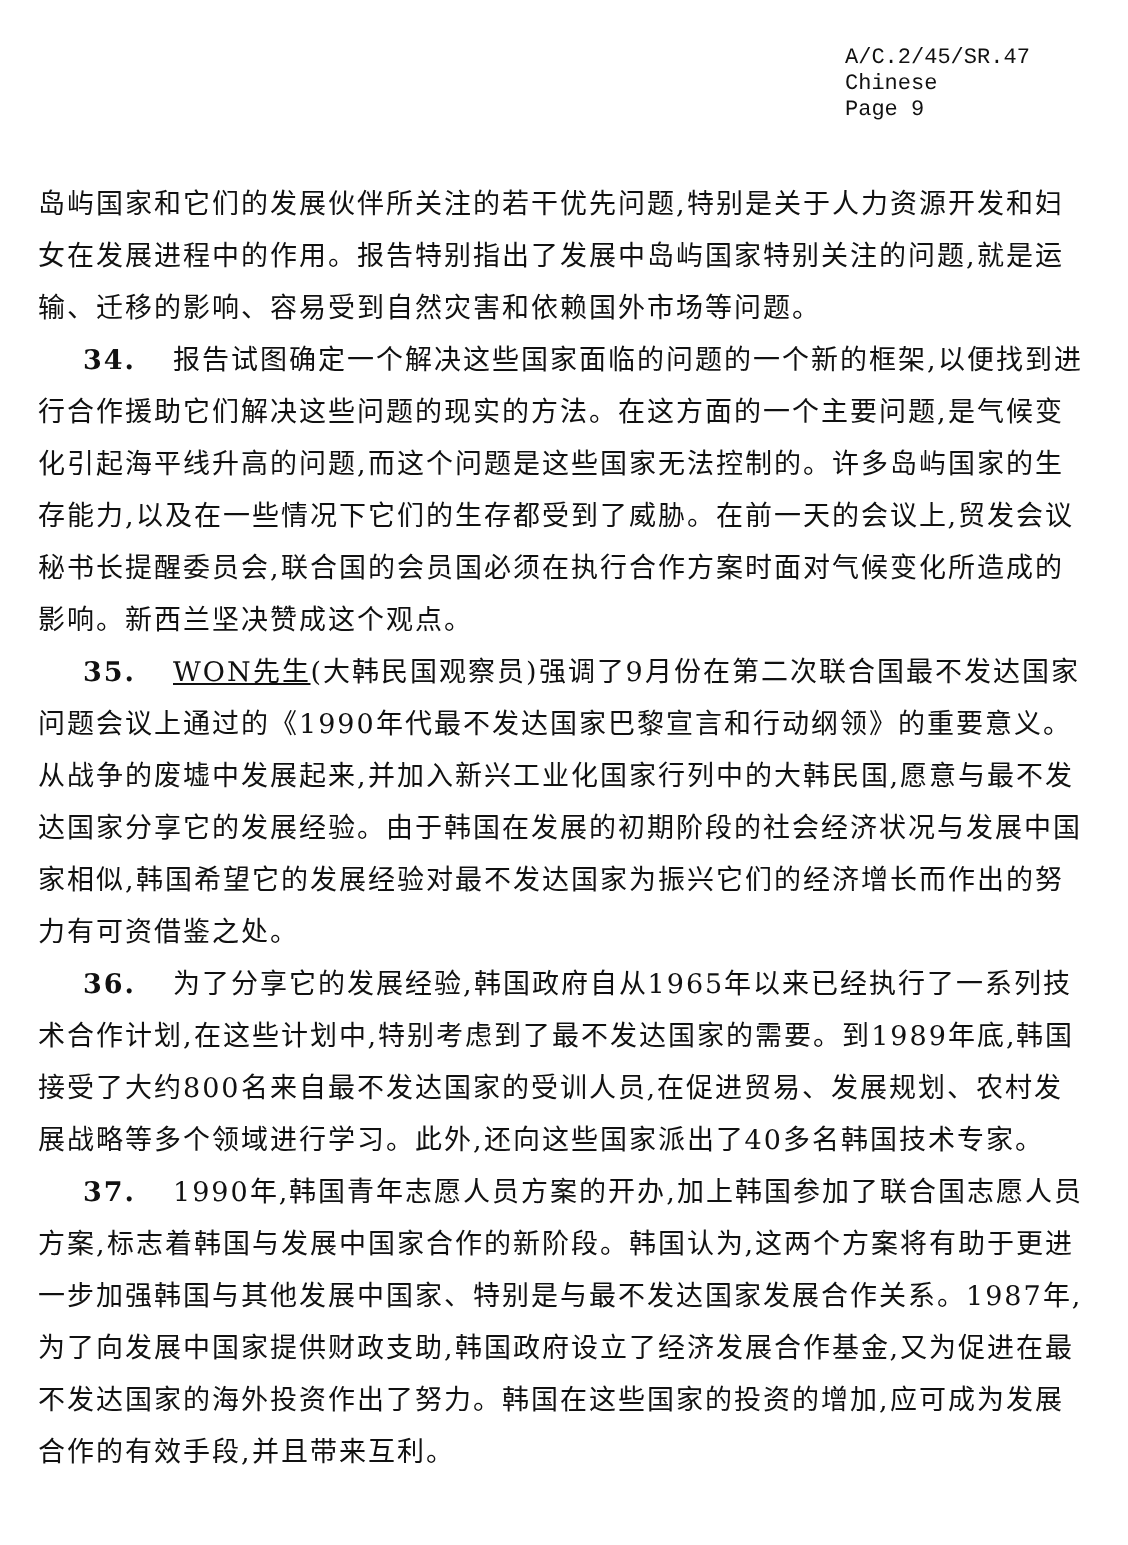A/C.2/45/SR.47
Chinese
Page 9
岛屿国家和它们的发展伙伴所关注的若干优先问题,特别是关于人力资源开发和妇女在发展进程中的作用。报告特别指出了发展中岛屿国家特别关注的问题,就是运输、迁移的影响、容易受到自然灾害和依赖国外市场等问题。
34. 报告试图确定一个解决这些国家面临的问题的一个新的框架,以便找到进行合作援助它们解决这些问题的现实的方法。在这方面的一个主要问题,是气候变化引起海平线升高的问题,而这个问题是这些国家无法控制的。许多岛屿国家的生存能力,以及在一些情况下它们的生存都受到了威胁。在前一天的会议上,贸发会议秘书长提醒委员会,联合国的会员国必须在执行合作方案时面对气候变化所造成的影响。新西兰坚决赞成这个观点。
35. WON先生(大韩民国观察员)强调了9月份在第二次联合国最不发达国家问题会议上通过的《1990年代最不发达国家巴黎宣言和行动纲领》的重要意义。从战争的废墟中发展起来,并加入新兴工业化国家行列中的大韩民国,愿意与最不发达国家分享它的发展经验。由于韩国在发展的初期阶段的社会经济状况与发展中国家相似,韩国希望它的发展经验对最不发达国家为振兴它们的经济增长而作出的努力有可资借鉴之处。
36. 为了分享它的发展经验,韩国政府自从1965年以来已经执行了一系列技术合作计划,在这些计划中,特别考虑到了最不发达国家的需要。到1989年底,韩国接受了大约800名来自最不发达国家的受训人员,在促进贸易、发展规划、农村发展战略等多个领域进行学习。此外,还向这些国家派出了40多名韩国技术专家。
37. 1990年,韩国青年志愿人员方案的开办,加上韩国参加了联合国志愿人员方案,标志着韩国与发展中国家合作的新阶段。韩国认为,这两个方案将有助于更进一步加强韩国与其他发展中国家、特别是与最不发达国家发展合作关系。1987年,为了向发展中国家提供财政支助,韩国政府设立了经济发展合作基金,又为促进在最不发达国家的海外投资作出了努力。韩国在这些国家的投资的增加,应可成为发展合作的有效手段,并且带来互利。